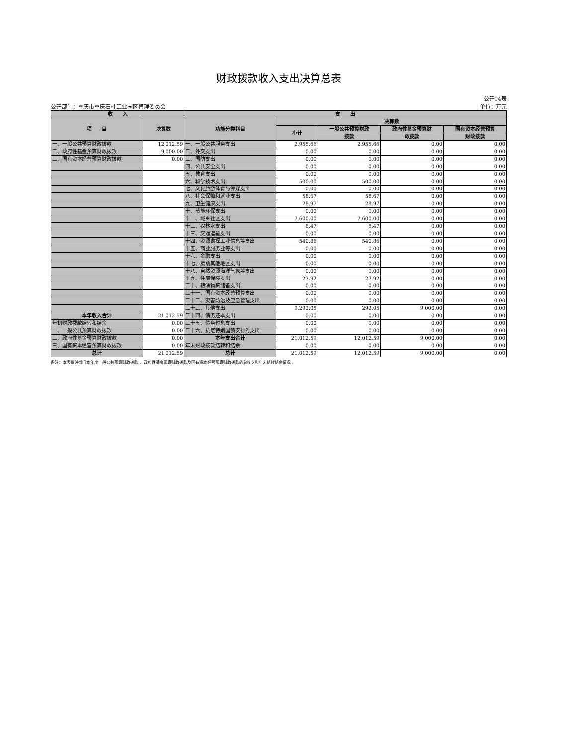财政拨款收入支出决算总表
公开04表
公开部门：重庆市重庆石柱工业园区管理委员会 单位：万元
| 收 入 | | 支 出 | | | | |
| --- | --- | --- | --- | --- | --- | --- |
| 项 目 | 决算数 | 功能分类科目 | 决算数 | | | |
| | | | 小计 | 一般公共预算财政 | 政府性基金预算财 | 国有资本经营预算 |
| | | | | 拨款 | 政拨款 | 财政拨款 |
| 一、一般公共预算财政拨款 | 12,012.59 | 一、一般公共服务支出 | 2,955.66 | 2,955.66 | 0.00 | 0.00 |
| 二、政府性基金预算财政拨款 | 9,000.00 | 二、外交支出 | 0.00 | 0.00 | 0.00 | 0.00 |
| 三、国有资本经营预算财政拨款 | 0.00 | 三、国防支出 | 0.00 | 0.00 | 0.00 | 0.00 |
| | | 四、公共安全支出 | 0.00 | 0.00 | 0.00 | 0.00 |
| | | 五、教育支出 | 0.00 | 0.00 | 0.00 | 0.00 |
| | | 六、科学技术支出 | 500.00 | 500.00 | 0.00 | 0.00 |
| | | 七、文化旅游体育与传媒支出 | 0.00 | 0.00 | 0.00 | 0.00 |
| | | 八、社会保障和就业支出 | 58.67 | 58.67 | 0.00 | 0.00 |
| | | 九、卫生健康支出 | 28.97 | 28.97 | 0.00 | 0.00 |
| | | 十、节能环保支出 | 0.00 | 0.00 | 0.00 | 0.00 |
| | | 十一、城乡社区支出 | 7,600.00 | 7,600.00 | 0.00 | 0.00 |
| | | 十二、农林水支出 | 8.47 | 8.47 | 0.00 | 0.00 |
| | | 十三、交通运输支出 | 0.00 | 0.00 | 0.00 | 0.00 |
| | | 十四、资源勘探工业信息等支出 | 540.86 | 540.86 | 0.00 | 0.00 |
| | | 十五、商业服务业等支出 | 0.00 | 0.00 | 0.00 | 0.00 |
| | | 十六、金融支出 | 0.00 | 0.00 | 0.00 | 0.00 |
| | | 十七、援助其他地区支出 | 0.00 | 0.00 | 0.00 | 0.00 |
| | | 十八、自然资源海洋气象等支出 | 0.00 | 0.00 | 0.00 | 0.00 |
| | | 十九、住房保障支出 | 27.92 | 27.92 | 0.00 | 0.00 |
| | | 二十、粮油物资储备支出 | 0.00 | 0.00 | 0.00 | 0.00 |
| | | 二十一、国有资本经营预算支出 | 0.00 | 0.00 | 0.00 | 0.00 |
| | | 二十二、灾害防治及应急管理支出 | 0.00 | 0.00 | 0.00 | 0.00 |
| | | 二十三、其他支出 | 9,292.05 | 292.05 | 9,000.00 | 0.00 |
| 本年收入合计 | 21,012.59 | 二十四、债务还本支出 | 0.00 | 0.00 | 0.00 | 0.00 |
| 年初财政拨款结转和结余 | 0.00 | 二十五、债务付息支出 | 0.00 | 0.00 | 0.00 | 0.00 |
| 一、一般公共预算财政拨款 | 0.00 | 二十六、抗疫特别国债安排的支出 | 0.00 | 0.00 | 0.00 | 0.00 |
| 二、政府性基金预算财政拨款 | 0.00 | 本年支出合计 | 21,012.59 | 12,012.59 | 9,000.00 | 0.00 |
| 三、国有资本经营预算财政拨款 | 0.00 | 年末财政拨款结转和结余 | 0.00 | 0.00 | 0.00 | 0.00 |
| 总计 | 21,012.59 | 总计 | 21,012.59 | 12,012.59 | 9,000.00 | 0.00 |
备注：本表反映部门本年度一般公共预算财政拨款 、政府性基金预算财政拨款及国有资本经营预算财政拨款的总收支和年末结转结余情况 。